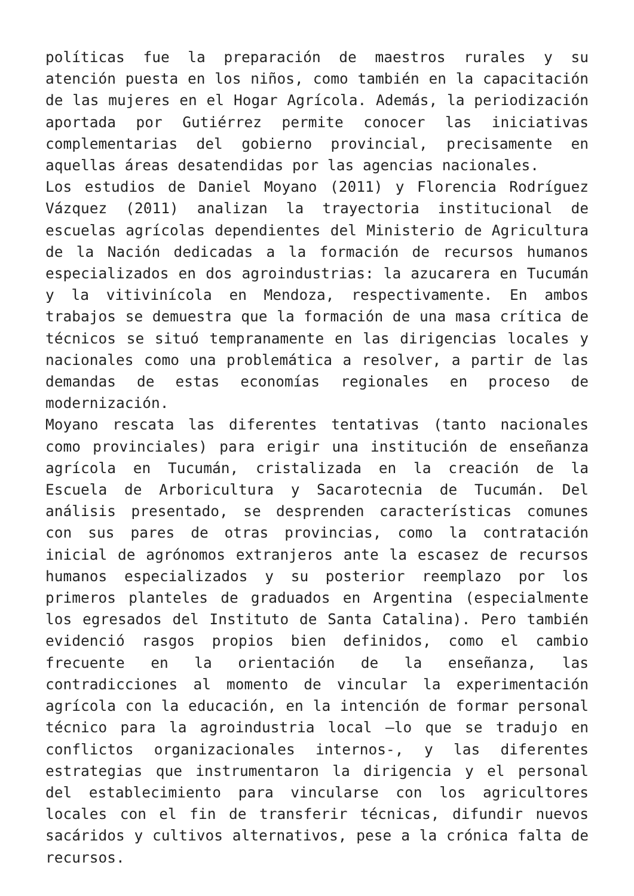políticas fue la preparación de maestros rurales y su atención puesta en los niños, como también en la capacitación de las mujeres en el Hogar Agrícola. Además, la periodización aportada por Gutiérrez permite conocer las iniciativas complementarias del gobierno provincial, precisamente en aquellas áreas desatendidas por las agencias nacionales.
Los estudios de Daniel Moyano (2011) y Florencia Rodríguez Vázquez (2011) analizan la trayectoria institucional de escuelas agrícolas dependientes del Ministerio de Agricultura de la Nación dedicadas a la formación de recursos humanos especializados en dos agroindustrias: la azucarera en Tucumán y la vitivinícola en Mendoza, respectivamente. En ambos trabajos se demuestra que la formación de una masa crítica de técnicos se situó tempranamente en las dirigencias locales y nacionales como una problemática a resolver, a partir de las demandas de estas economías regionales en proceso de modernización.
Moyano rescata las diferentes tentativas (tanto nacionales como provinciales) para erigir una institución de enseñanza agrícola en Tucumán, cristalizada en la creación de la Escuela de Arboricultura y Sacarotecnia de Tucumán. Del análisis presentado, se desprenden características comunes con sus pares de otras provincias, como la contratación inicial de agrónomos extranjeros ante la escasez de recursos humanos especializados y su posterior reemplazo por los primeros planteles de graduados en Argentina (especialmente los egresados del Instituto de Santa Catalina). Pero también evidenció rasgos propios bien definidos, como el cambio frecuente en la orientación de la enseñanza, las contradicciones al momento de vincular la experimentación agrícola con la educación, en la intención de formar personal técnico para la agroindustria local –lo que se tradujo en conflictos organizacionales internos-, y las diferentes estrategias que instrumentaron la dirigencia y el personal del establecimiento para vincularse con los agricultores locales con el fin de transferir técnicas, difundir nuevos sacáridos y cultivos alternativos, pese a la crónica falta de recursos.